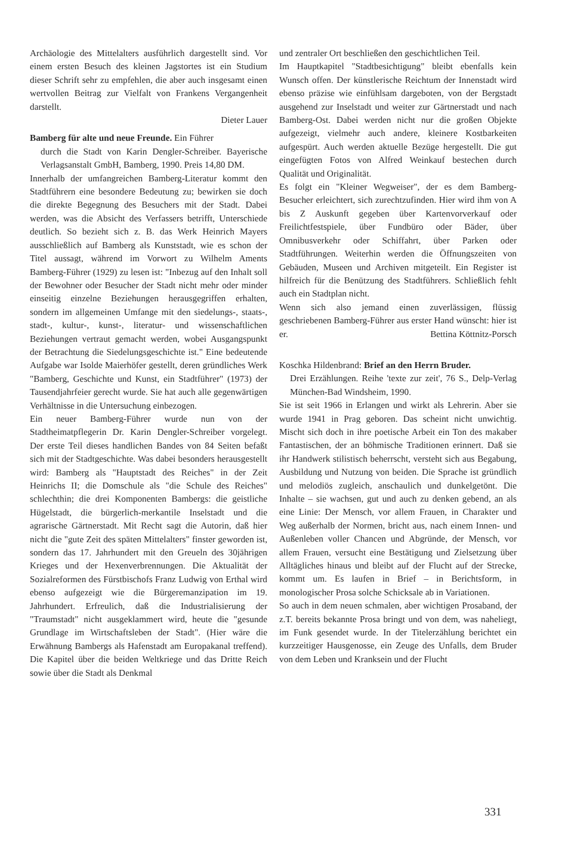Archäologie des Mittelalters ausführlich dargestellt sind. Vor einem ersten Besuch des kleinen Jagstortes ist ein Studium dieser Schrift sehr zu empfehlen, die aber auch insgesamt einen wertvollen Beitrag zur Vielfalt von Frankens Vergangenheit darstellt.
Dieter Lauer
Bamberg für alte und neue Freunde. Ein Führer
durch die Stadt von Karin Dengler-Schreiber. Bayerische Verlagsanstalt GmbH, Bamberg, 1990. Preis 14,80 DM.
Innerhalb der umfangreichen Bamberg-Literatur kommt den Stadtführern eine besondere Bedeutung zu; bewirken sie doch die direkte Begegnung des Besuchers mit der Stadt. Dabei werden, was die Absicht des Verfassers betrifft, Unterschiede deutlich. So bezieht sich z. B. das Werk Heinrich Mayers ausschließlich auf Bamberg als Kunststadt, wie es schon der Titel aussagt, während im Vorwort zu Wilhelm Aments Bamberg-Führer (1929) zu lesen ist: "Inbezug auf den Inhalt soll der Bewohner oder Besucher der Stadt nicht mehr oder minder einseitig einzelne Beziehungen herausgegriffen erhalten, sondern im allgemeinen Umfange mit den siedelungs-, staats-, stadt-, kultur-, kunst-, literatur- und wissenschaftlichen Beziehungen vertraut gemacht werden, wobei Ausgangspunkt der Betrachtung die Siedelungsgeschichte ist." Eine bedeutende Aufgabe war Isolde Maierhöfer gestellt, deren gründliches Werk "Bamberg, Geschichte und Kunst, ein Stadtführer" (1973) der Tausendjahrfeier gerecht wurde. Sie hat auch alle gegenwärtigen Verhältnisse in die Untersuchung einbezogen.
Ein neuer Bamberg-Führer wurde nun von der Stadtheimatpflegerin Dr. Karin Dengler-Schreiber vorgelegt. Der erste Teil dieses handlichen Bandes von 84 Seiten befaßt sich mit der Stadtgeschichte. Was dabei besonders herausgestellt wird: Bamberg als "Hauptstadt des Reiches" in der Zeit Heinrichs II; die Domschule als "die Schule des Reiches" schlechthin; die drei Komponenten Bambergs: die geistliche Hügelstadt, die bürgerlich-merkantile Inselstadt und die agrarische Gärtnerstadt. Mit Recht sagt die Autorin, daß hier nicht die "gute Zeit des späten Mittelalters" finster geworden ist, sondern das 17. Jahrhundert mit den Greueln des 30jährigen Krieges und der Hexenverbrennungen. Die Aktualität der Sozialreformen des Fürstbischofs Franz Ludwig von Erthal wird ebenso aufgezeigt wie die Bürgeremanzipation im 19. Jahrhundert. Erfreulich, daß die Industrialisierung der "Traumstadt" nicht ausgeklammert wird, heute die "gesunde Grundlage im Wirtschaftsleben der Stadt". (Hier wäre die Erwähnung Bambergs als Hafenstadt am Europakanal treffend). Die Kapitel über die beiden Weltkriege und das Dritte Reich sowie über die Stadt als Denkmal
und zentraler Ort beschließen den geschichtlichen Teil.
Im Hauptkapitel "Stadtbesichtigung" bleibt ebenfalls kein Wunsch offen. Der künstlerische Reichtum der Innenstadt wird ebenso präzise wie einfühlsam dargeboten, von der Bergstadt ausgehend zur Inselstadt und weiter zur Gärtnerstadt und nach Bamberg-Ost. Dabei werden nicht nur die großen Objekte aufgezeigt, vielmehr auch andere, kleinere Kostbarkeiten aufgespürt. Auch werden aktuelle Bezüge hergestellt. Die gut eingefügten Fotos von Alfred Weinkauf bestechen durch Qualität und Originalität.
Es folgt ein "Kleiner Wegweiser", der es dem Bamberg-Besucher erleichtert, sich zurechtzufinden. Hier wird ihm von A bis Z Auskunft gegeben über Kartenvorverkauf oder Freilichtfestspiele, über Fundbüro oder Bäder, über Omnibusverkehr oder Schiffahrt, über Parken oder Stadtführungen. Weiterhin werden die Öffnungszeiten von Gebäuden, Museen und Archiven mitgeteilt. Ein Register ist hilfreich für die Benützung des Stadtführers. Schließlich fehlt auch ein Stadtplan nicht.
Wenn sich also jemand einen zuverlässigen, flüssig geschriebenen Bamberg-Führer aus erster Hand wünscht: hier ist er. Bettina Köttnitz-Porsch
Koschka Hildenbrand: Brief an den Herrn Bruder.
Drei Erzählungen. Reihe 'texte zur zeit', 76 S., Delp-Verlag München-Bad Windsheim, 1990.
Sie ist seit 1966 in Erlangen und wirkt als Lehrerin. Aber sie wurde 1941 in Prag geboren. Das scheint nicht unwichtig. Mischt sich doch in ihre poetische Arbeit ein Ton des makaber Fantastischen, der an böhmische Traditionen erinnert. Daß sie ihr Handwerk stilistisch beherrscht, versteht sich aus Begabung, Ausbildung und Nutzung von beiden. Die Sprache ist gründlich und melodiös zugleich, anschaulich und dunkelgetönt. Die Inhalte – sie wachsen, gut und auch zu denken gebend, an als eine Linie: Der Mensch, vor allem Frauen, in Charakter und Weg außerhalb der Normen, bricht aus, nach einem Innen- und Außenleben voller Chancen und Abgründe, der Mensch, vor allem Frauen, versucht eine Bestätigung und Zielsetzung über Alltägliches hinaus und bleibt auf der Flucht auf der Strecke, kommt um. Es laufen in Brief – in Berichtsform, in monologischer Prosa solche Schicksale ab in Variationen.
So auch in dem neuen schmalen, aber wichtigen Prosaband, der z.T. bereits bekannte Prosa bringt und von dem, was naheliegt, im Funk gesendet wurde. In der Titelerzählung berichtet ein kurzzeitiger Hausgenosse, ein Zeuge des Unfalls, dem Bruder von dem Leben und Kranksein und der Flucht
331